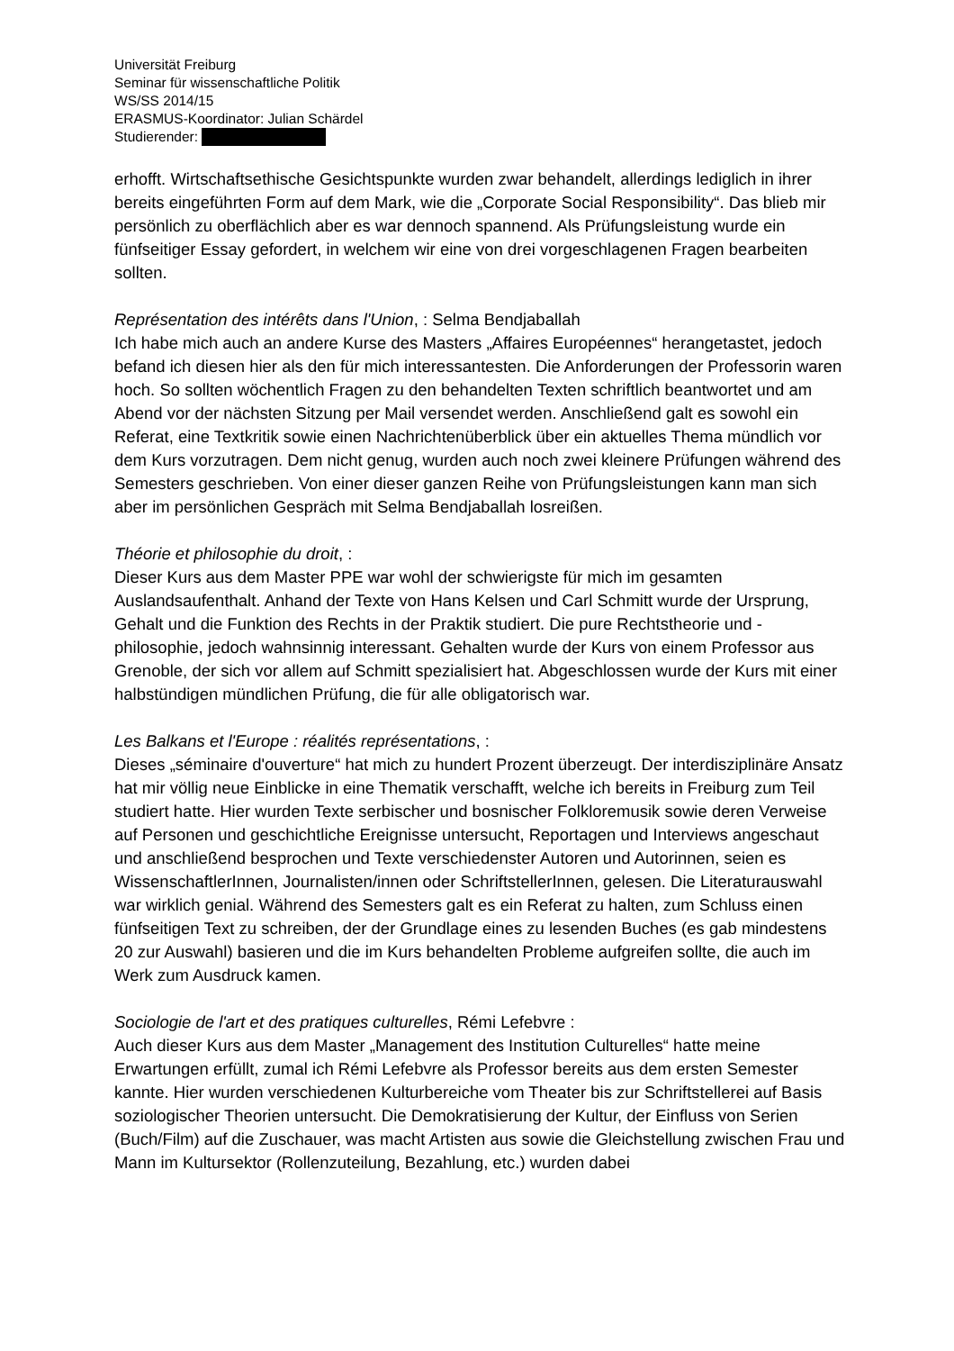Universität Freiburg
Seminar für wissenschaftliche Politik
WS/SS 2014/15
ERASMUS-Koordinator: Julian Schärdel
Studierender:
erhofft. Wirtschaftsethische Gesichtspunkte wurden zwar behandelt, allerdings lediglich in ihrer bereits eingeführten Form auf dem Mark, wie die „Corporate Social Responsibility“. Das blieb mir persönlich zu oberflächlich aber es war dennoch spannend. Als Prüfungsleistung wurde ein fünfseitiger Essay gefordert, in welchem wir eine von drei vorgeschlagenen Fragen bearbeiten sollten.
Représentation des intérêts dans l'Union, : Selma Bendjaballah
Ich habe mich auch an andere Kurse des Masters „Affaires Européennes“ herangetastet, jedoch befand ich diesen hier als den für mich interessantesten. Die Anforderungen der Professorin waren hoch. So sollten wöchentlich Fragen zu den behandelten Texten schriftlich beantwortet und am Abend vor der nächsten Sitzung per Mail versendet werden. Anschließend galt es sowohl ein Referat, eine Textkritik sowie einen Nachrichtenüberblick über ein aktuelles Thema mündlich vor dem Kurs vorzutragen. Dem nicht genug, wurden auch noch zwei kleinere Prüfungen während des Semesters geschrieben. Von einer dieser ganzen Reihe von Prüfungsleistungen kann man sich aber im persönlichen Gespräch mit Selma Bendjaballah losreißen.
Théorie et philosophie du droit, :
Dieser Kurs aus dem Master PPE war wohl der schwierigste für mich im gesamten Auslandsaufenthalt. Anhand der Texte von Hans Kelsen und Carl Schmitt wurde der Ursprung, Gehalt und die Funktion des Rechts in der Praktik studiert. Die pure Rechtstheorie und -philosophie, jedoch wahnsinnig interessant. Gehalten wurde der Kurs von einem Professor aus Grenoble, der sich vor allem auf Schmitt spezialisiert hat. Abgeschlossen wurde der Kurs mit einer halbstündigen mündlichen Prüfung, die für alle obligatorisch war.
Les Balkans et l'Europe : réalités représentations, :
Dieses „séminaire d'ouverture“ hat mich zu hundert Prozent überzeugt. Der interdisziplinäre Ansatz hat mir völlig neue Einblicke in eine Thematik verschafft, welche ich bereits in Freiburg zum Teil studiert hatte. Hier wurden Texte serbischer und bosnischer Folkloremusik sowie deren Verweise auf Personen und geschichtliche Ereignisse untersucht, Reportagen und Interviews angeschaut und anschließend besprochen und Texte verschiedenster Autoren und Autorinnen, seien es WissenschaftlerInnen, Journalisten/innen oder SchriftstellerInnen, gelesen. Die Literaturauswahl war wirklich genial. Während des Semesters galt es ein Referat zu halten, zum Schluss einen fünfseitigen Text zu schreiben, der der Grundlage eines zu lesenden Buches (es gab mindestens 20 zur Auswahl) basieren und die im Kurs behandelten Probleme aufgreifen sollte, die auch im Werk zum Ausdruck kamen.
Sociologie de l'art et des pratiques culturelles, Rémi Lefebvre :
Auch dieser Kurs aus dem Master „Management des Institution Culturelles“ hatte meine Erwartungen erfüllt, zumal ich Rémi Lefebvre als Professor bereits aus dem ersten Semester kannte. Hier wurden verschiedenen Kulturbereiche vom Theater bis zur Schriftstellerei auf Basis soziologischer Theorien untersucht. Die Demokratisierung der Kultur, der Einfluss von Serien (Buch/Film) auf die Zuschauer, was macht Artisten aus sowie die Gleichstellung zwischen Frau und Mann im Kultursektor (Rollenzuteilung, Bezahlung, etc.) wurden dabei